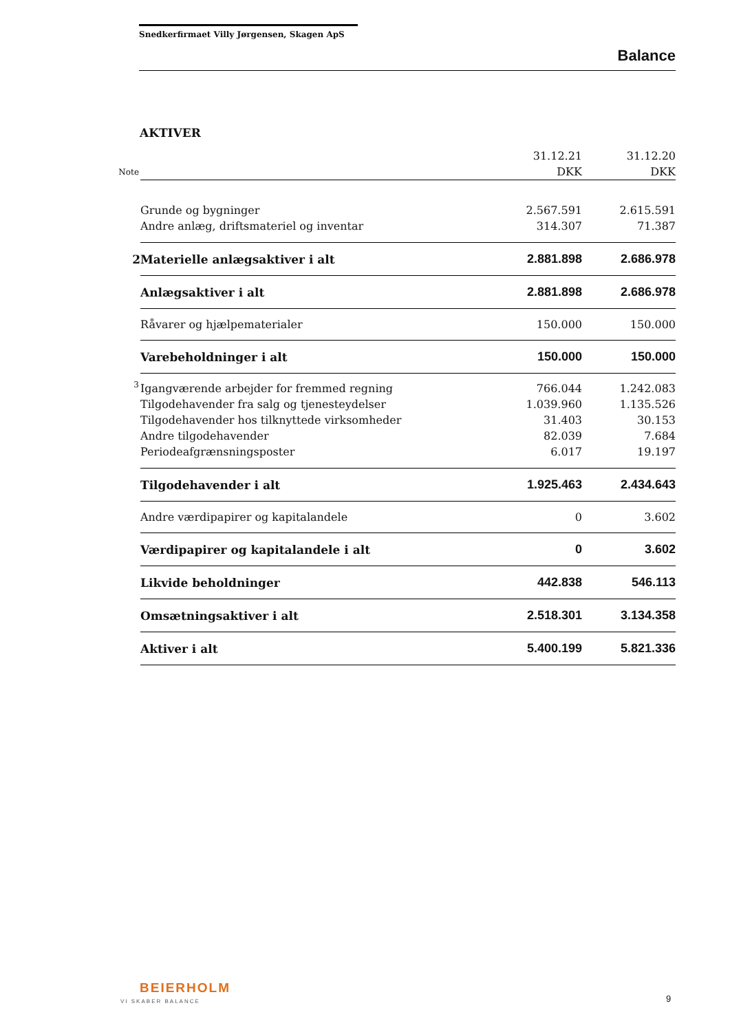Snedkerfirmaet Villy Jørgensen, Skagen ApS
Balance
AKTIVER
| | | 31.12.21 | 31.12.20 |
| Note | | DKK | DKK |
| | Grunde og bygninger | 2.567.591 | 2.615.591 |
| | Andre anlæg, driftsmateriel og inventar | 314.307 | 71.387 |
| 2 | Materielle anlægsaktiver i alt | 2.881.898 | 2.686.978 |
| | Anlægsaktiver i alt | 2.881.898 | 2.686.978 |
| | Råvarer og hjælpematerialer | 150.000 | 150.000 |
| | Varebeholdninger i alt | 150.000 | 150.000 |
| 3 | Igangværende arbejder for fremmed regning | 766.044 | 1.242.083 |
| | Tilgodehavender fra salg og tjenesteydelser | 1.039.960 | 1.135.526 |
| | Tilgodehavender hos tilknyttede virksomheder | 31.403 | 30.153 |
| | Andre tilgodehavender | 82.039 | 7.684 |
| | Periodeafgrænsningsposter | 6.017 | 19.197 |
| | Tilgodehavender i alt | 1.925.463 | 2.434.643 |
| | Andre værdipapirer og kapitalandele | 0 | 3.602 |
| | Værdipapirer og kapitalandele i alt | 0 | 3.602 |
| | Likvide beholdninger | 442.838 | 546.113 |
| | Omsætningsaktiver i alt | 2.518.301 | 3.134.358 |
| | Aktiver i alt | 5.400.199 | 5.821.336 |
BEIERHOLM
VI SKABER BALANCE 9